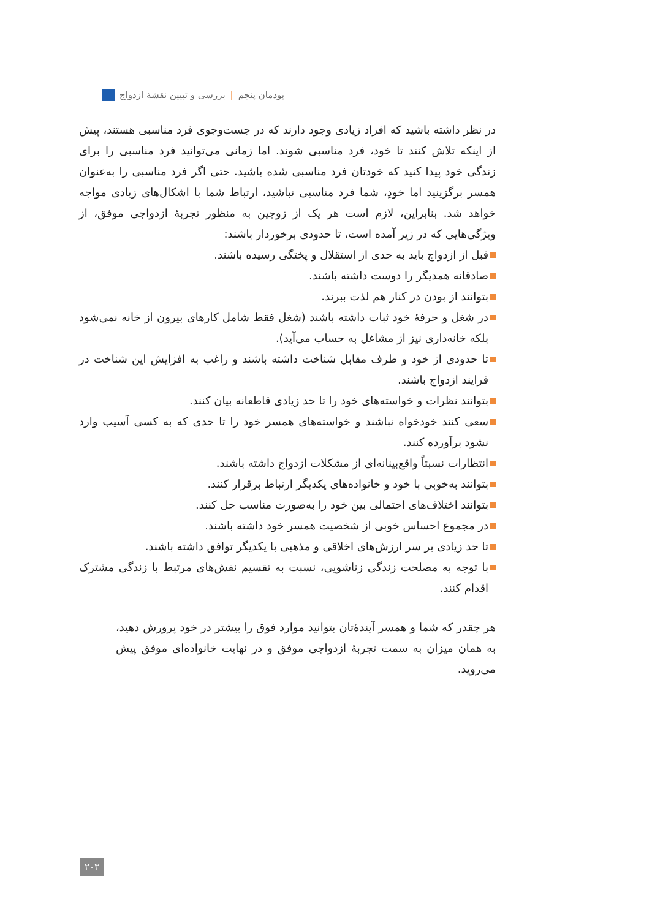پودمان پنجم | بررسی و تبیین نقشهٔ ازدواج
در نظر داشته باشید که افراد زیادی وجود دارند که در جست‌وجوی فرد مناسبی هستند، پیش از اینکه تلاش کنند تا خود، فرد مناسبی شوند. اما زمانی می‌توانید فرد مناسبی را برای زندگی خود پیدا کنید که خودتان فرد مناسبی شده باشید. حتی اگر فرد مناسبی را به‌عنوان همسر برگزینید اما خودِ، شما فرد مناسبی نباشید، ارتباط شما با اشکال‌های زیادی مواجه خواهد شد. بنابراین، لازم است هر یک از زوجین به منظور تجربهٔ ازدواجی موفق، از ویژگی‌هایی که در زیر آمده است، تا حدودی برخوردار باشند:
قبل از ازدواج باید به حدی از استقلال و پختگی رسیده باشند.
صادقانه همدیگر را دوست داشته باشند.
بتوانند از بودن در کنار هم لذت ببرند.
در شغل و حرفهٔ خود ثبات داشته باشند (شغل فقط شامل کارهای بیرون از خانه نمی‌شود بلکه خانه‌داری نیز از مشاغل به حساب می‌آید).
تا حدودی از خود و طرف مقابل شناخت داشته باشند و راغب به افزایش این شناخت در فرایند ازدواج باشند.
بتوانند نظرات و خواسته‌های خود را تا حد زیادی قاطعانه بیان کنند.
سعی کنند خودخواه نباشند و خواسته‌های همسر خود را تا حدی که به کسی آسیب وارد نشود برآورده کنند.
انتظارات نسبتاً واقع‌بینانه‌ای از مشکلات ازدواج داشته باشند.
بتوانند به‌خوبی با خود و خانواده‌های یکدیگر ارتباط برقرار کنند.
بتوانند اختلاف‌های احتمالی بین خود را به‌صورت مناسب حل کنند.
در مجموع احساس خوبی از شخصیت همسر خود داشته باشند.
تا حد زیادی بر سر ارزش‌های اخلاقی و مذهبی با یکدیگر توافق داشته باشند.
با توجه به مصلحت زندگی زناشویی، نسبت به تقسیم نقش‌های مرتبط با زندگی مشترک اقدام کنند.
هر چقدر که شما و همسر آیندهٔ‌تان بتوانید موارد فوق را بیشتر در خود پرورش دهید، به همان میزان به سمت تجربهٔ ازدواجی موفق و در نهایت خانواده‌ای موفق پیش می‌روید.
۲۰۳